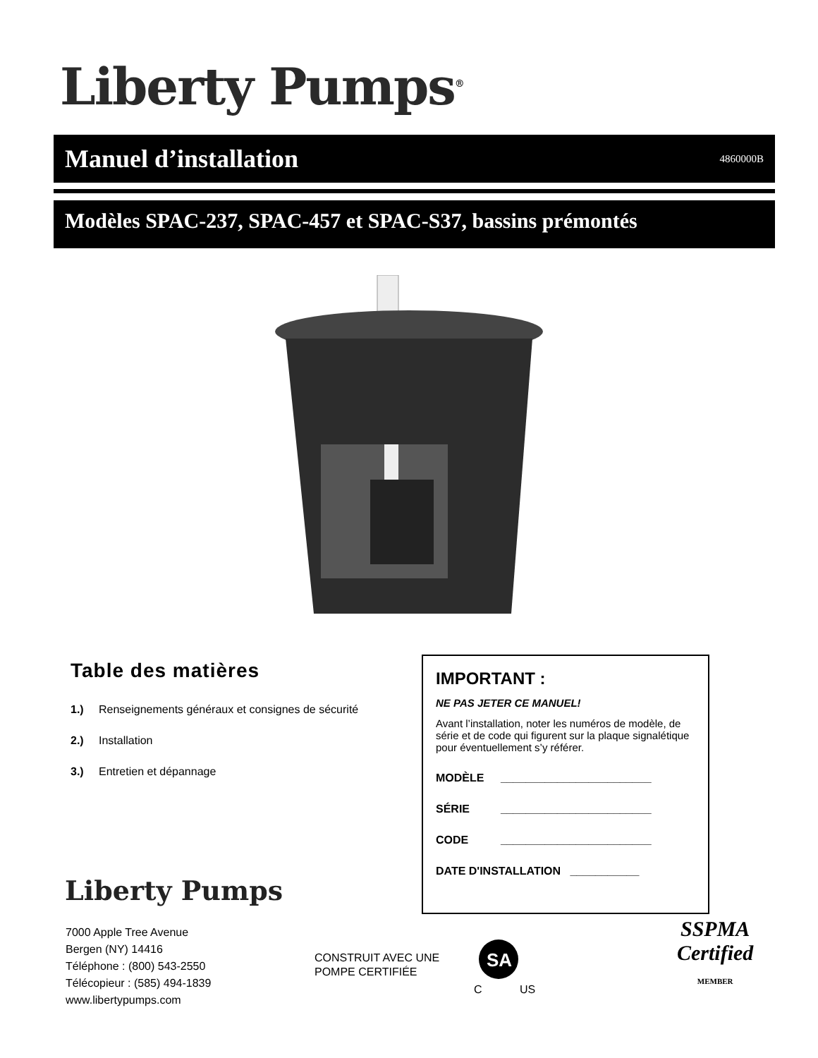Liberty Pumps<sup>®</sup>
Manuel d’installation
4860000B
Modèles SPAC-237, SPAC-457 et SPAC-S37, bassins prémontés
Table des matières
1.) Renseignements généraux et consignes de sécurité
2.) Installation
3.) Entretien et dépannage
IMPORTANT :
NE PAS JETER CE MANUEL!
Avant l’installation, noter les numéros de modèle, de série et de code qui figurent sur la plaque signalétique pour éventuellement s’y référer.
MODÈLE ________________________
SÉRIE ________________________
CODE ________________________
DATE D'INSTALLATION ___________
Liberty Pumps
7000 Apple Tree Avenue
Bergen (NY) 14416
Téléphone : (800) 543-2550
Télécopieur : (585) 494-1839
www.libertypumps.com
CONSTRUIT AVEC UNE
POMPE CERTIFIÉE
SA
C US
SSPMA
Certified
MEMBER